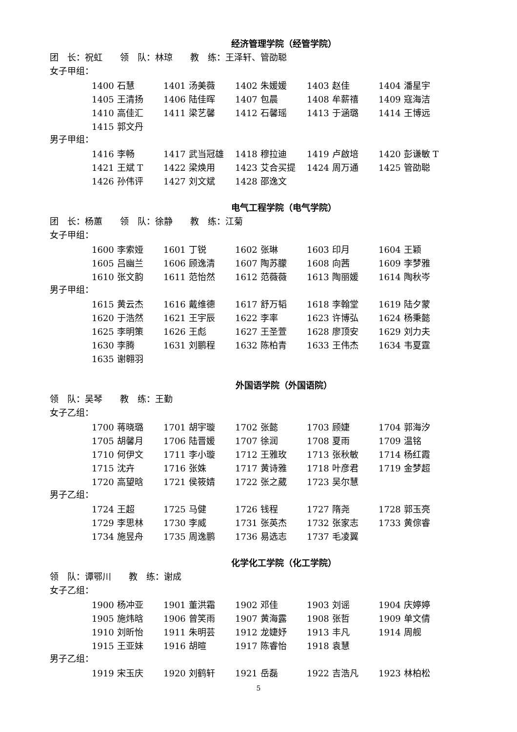经济管理学院（经管学院）
团　长：祝虹　　领　队：林琼　　教　练：王泽轩、管劭聪
女子甲组：
| 1400 石慧 | 1401 汤美薇 | 1402 朱媛媛 | 1403 赵佳 | 1404 潘星宇 |
| 1405 王清扬 | 1406 陆佳晖 | 1407 包晨 | 1408 牟薪禧 | 1409 寇海洁 |
| 1410 高佳汇 | 1411 梁艺馨 | 1412 石馨瑶 | 1413 于涵璐 | 1414 王博远 |
| 1415 郭文丹 | | | | |
男子甲组：
| 1416 李畅 | 1417 武当冠雄 | 1418 穆拉迪 | 1419 卢啟培 | 1420 彭谦敏 T |
| 1421 王斌 T | 1422 梁焕用 | 1423 艾合买提 | 1424 周万通 | 1425 管劭聪 |
| 1426 孙伟评 | 1427 刘文斌 | 1428 邵逸文 | | |
电气工程学院（电气学院）
团　长：杨蕙　　领　队：徐静　　教　练：江菊
女子甲组：
| 1600 李索娅 | 1601 丁锐 | 1602 张琳 | 1603 印月 | 1604 王颖 |
| 1605 吕幽兰 | 1606 顾逸清 | 1607 陶苏朦 | 1608 向茜 | 1609 李梦雅 |
| 1610 张文韵 | 1611 范怡然 | 1612 范薇薇 | 1613 陶丽媛 | 1614 陶秋岑 |
男子甲组：
| 1615 黄云杰 | 1616 戴维德 | 1617 舒万韬 | 1618 李翰堂 | 1619 陆夕蒙 |
| 1620 于浩然 | 1621 王宇辰 | 1622 李率 | 1623 许博弘 | 1624 杨秉懿 |
| 1625 李明策 | 1626 王彪 | 1627 王圣萱 | 1628 廖顶安 | 1629 刘力夫 |
| 1630 李腾 | 1631 刘鹏程 | 1632 陈柏青 | 1633 王伟杰 | 1634 韦夏霆 |
| 1635 谢翱羽 | | | | |
外国语学院（外国语院）
领　队：吴琴　　教　练：王勤
女子乙组：
| 1700 蒋晓璐 | 1701 胡宇璇 | 1702 张懿 | 1703 顾婕 | 1704 郭海汐 |
| 1705 胡馨月 | 1706 陆晋媛 | 1707 徐润 | 1708 夏雨 | 1709 温铭 |
| 1710 何伊文 | 1711 李小璇 | 1712 王雅玫 | 1713 张秋敏 | 1714 杨红霞 |
| 1715 沈卉 | 1716 张姝 | 1717 黄诗雅 | 1718 叶彦君 | 1719 金梦超 |
| 1720 高望晗 | 1721 侯筱婧 | 1722 张之葳 | 1723 吴尔慧 | |
男子乙组：
| 1724 王超 | 1725 马健 | 1726 钱程 | 1727 隋尧 | 1728 郭玉亮 |
| 1729 李思林 | 1730 李威 | 1731 张英杰 | 1732 张家志 | 1733 黄倧睿 |
| 1734 施昱舟 | 1735 周逸鹏 | 1736 易选志 | 1737 毛凌翼 | |
化学化工学院（化工学院）
领　队：谭鄂川　　教　练：谢成
女子乙组：
| 1900 杨冲亚 | 1901 董洪霜 | 1902 邓佳 | 1903 刘谣 | 1904 庆婷婷 |
| 1905 施炜晗 | 1906 曾笑雨 | 1907 黄海露 | 1908 张哲 | 1909 单文倩 |
| 1910 刘昕怡 | 1911 朱明芸 | 1912 龙婕妤 | 1913 丰凡 | 1914 周舰 |
| 1915 王亚妹 | 1916 胡暄 | 1917 陈睿怡 | 1918 袁慧 | |
男子乙组：
| 1919 宋玉庆 | 1920 刘鹤轩 | 1921 岳磊 | 1922 吉浩凡 | 1923 林柏松 |
5